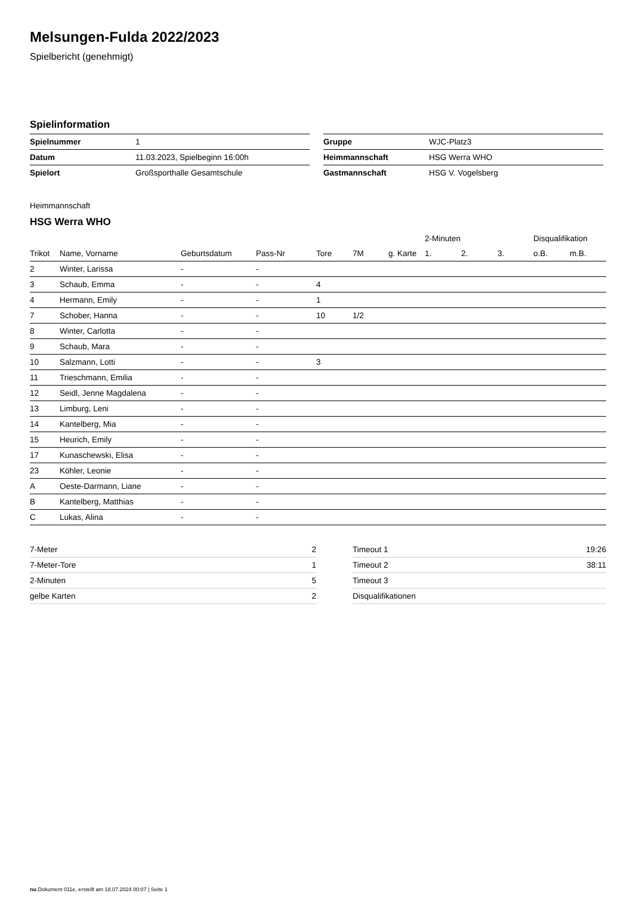Melsungen-Fulda 2022/2023
Spielbericht (genehmigt)
Spielinformation
| Spielnummer | 1 |
| Datum | 11.03.2023, Spielbeginn 16:00h |
| Spielort | Großsporthalle Gesamtschule |
| Gruppe | WJC-Platz3 |
| Heimmannschaft | HSG Werra WHO |
| Gastmannschaft | HSG V. Vogelsberg |
Heimmannschaft
HSG Werra WHO
| | | | | | | | 2-Minuten | | | Disqualifikation | |
| --- | --- | --- | --- | --- | --- | --- | --- | --- | --- | --- | --- |
| Trikot | Name, Vorname | Geburtsdatum | Pass-Nr | Tore | 7M | g. Karte | 1. | 2. | 3. | o.B. | m.B. |
| 2 | Winter, Larissa | - | - | | | | | | | | |
| 3 | Schaub, Emma | - | - | 4 | | | | | | | |
| 4 | Hermann, Emily | - | - | 1 | | | | | | | |
| 7 | Schober, Hanna | - | - | 10 | 1/2 | | | | | | |
| 8 | Winter, Carlotta | - | - | | | | | | | | |
| 9 | Schaub, Mara | - | - | | | | | | | | |
| 10 | Salzmann, Lotti | - | - | 3 | | | | | | | |
| 11 | Trieschmann, Emilia | - | - | | | | | | | | |
| 12 | Seidl, Jenne Magdalena | - | - | | | | | | | | |
| 13 | Limburg, Leni | - | - | | | | | | | | |
| 14 | Kantelberg, Mia | - | - | | | | | | | | |
| 15 | Heurich, Emily | - | - | | | | | | | | |
| 17 | Kunaschewski, Elisa | - | - | | | | | | | | |
| 23 | Köhler, Leonie | - | - | | | | | | | | |
| A | Oeste-Darmann, Liane | - | - | | | | | | | | |
| B | Kantelberg, Matthias | - | - | | | | | | | | |
| C | Lukas, Alina | - | - | | | | | | | | |
| 7-Meter | 2 |
| 7-Meter-Tore | 1 |
| 2-Minuten | 5 |
| gelbe Karten | 2 |
| Timeout 1 | 19:26 |
| Timeout 2 | 38:11 |
| Timeout 3 | |
| Disqualifikationen | |
nu.Dokument 011e, erstellt am 18.07.2024 00:07 | Seite 1